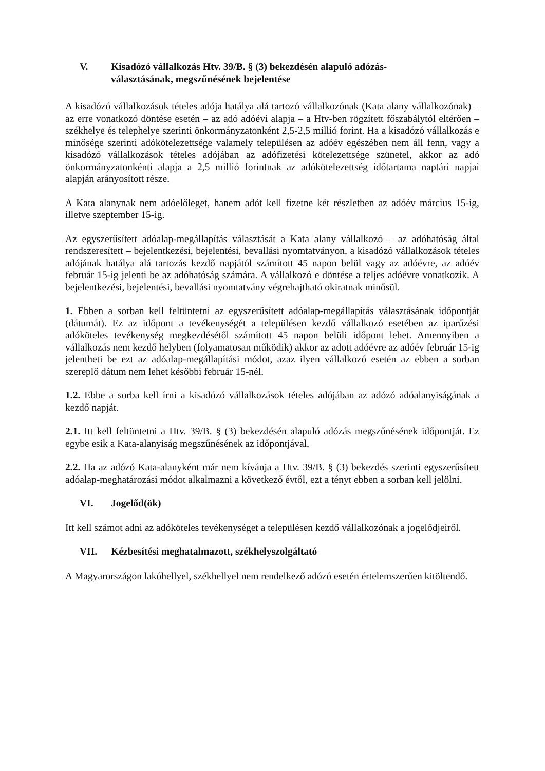V. Kisadózó vállalkozás Htv. 39/B. § (3) bekezdésén alapuló adózás-választásának, megszűnésének bejelentése
A kisadózó vállalkozások tételes adója hatálya alá tartozó vállalkozónak (Kata alany vállalkozónak) – az erre vonatkozó döntése esetén – az adó adóévi alapja – a Htv-ben rögzített főszabálytól eltérően – székhelye és telephelye szerinti önkormányzatonként 2,5-2,5 millió forint. Ha a kisadózó vállalkozás e minősége szerinti adókötelezettsége valamely településen az adóév egészében nem áll fenn, vagy a kisadózó vállalkozások tételes adójában az adófizetési kötelezettsége szünetel, akkor az adó önkormányzatonkénti alapja a 2,5 millió forintnak az adókötelezettség időtartama naptári napjai alapján arányosított része.
A Kata alanynak nem adóelőleget, hanem adót kell fizetne két részletben az adóév március 15-ig, illetve szeptember 15-ig.
Az egyszerűsített adóalap-megállapítás választását a Kata alany vállalkozó – az adóhatóság által rendszeresített – bejelentkezési, bejelentési, bevallási nyomtatványon, a kisadózó vállalkozások tételes adójának hatálya alá tartozás kezdő napjától számított 45 napon belül vagy az adóévre, az adóév február 15-ig jelenti be az adóhatóság számára. A vállalkozó e döntése a teljes adóévre vonatkozik. A bejelentkezési, bejelentési, bevallási nyomtatvány végrehajtható okiratnak minősül.
1. Ebben a sorban kell feltüntetni az egyszerűsített adóalap-megállapítás választásának időpontját (dátumát). Ez az időpont a tevékenységét a településen kezdő vállalkozó esetében az iparűzési adóköteles tevékenység megkezdésétől számított 45 napon belüli időpont lehet. Amennyiben a vállalkozás nem kezdő helyben (folyamatosan működik) akkor az adott adóévre az adóév február 15-ig jelentheti be ezt az adóalap-megállapítási módot, azaz ilyen vállalkozó esetén az ebben a sorban szereplő dátum nem lehet későbbi február 15-nél.
1.2. Ebbe a sorba kell írni a kisadózó vállalkozások tételes adójában az adózó adóalanyiságának a kezdő napját.
2.1. Itt kell feltüntetni a Htv. 39/B. § (3) bekezdésén alapuló adózás megszűnésének időpontját. Ez egybe esik a Kata-alanyiság megszűnésének az időpontjával,
2.2. Ha az adózó Kata-alanyként már nem kívánja a Htv. 39/B. § (3) bekezdés szerinti egyszerűsített adóalap-meghatározási módot alkalmazni a következő évtől, ezt a tényt ebben a sorban kell jelölni.
VI. Jogelőd(ök)
Itt kell számot adni az adóköteles tevékenységet a településen kezdő vállalkozónak a jogelődjeiről.
VII. Kézbesítési meghatalmazott, székhelyszolgáltató
A Magyarországon lakóhellyel, székhellyel nem rendelkező adózó esetén értelemszerűen kitöltendő.